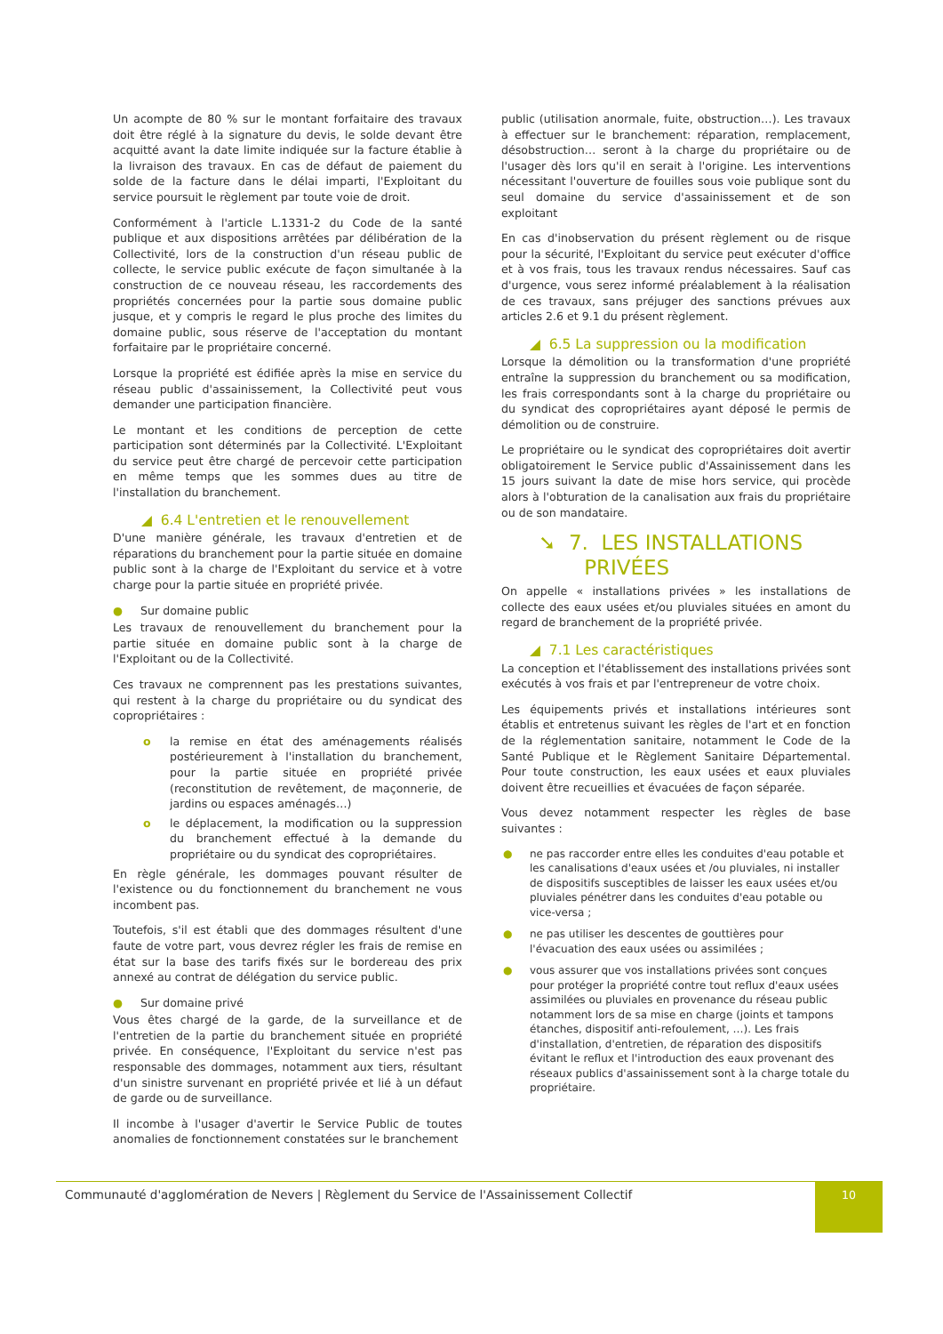Un acompte de 80 % sur le montant forfaitaire des travaux doit être réglé à la signature du devis, le solde devant être acquitté avant la date limite indiquée sur la facture établie à la livraison des travaux. En cas de défaut de paiement du solde de la facture dans le délai imparti, l'Exploitant du service poursuit le règlement par toute voie de droit.
Conformément à l'article L.1331-2 du Code de la santé publique et aux dispositions arrêtées par délibération de la Collectivité, lors de la construction d'un réseau public de collecte, le service public exécute de façon simultanée à la construction de ce nouveau réseau, les raccordements des propriétés concernées pour la partie sous domaine public jusque, et y compris le regard le plus proche des limites du domaine public, sous réserve de l'acceptation du montant forfaitaire par le propriétaire concerné.
Lorsque la propriété est édifiée après la mise en service du réseau public d'assainissement, la Collectivité peut vous demander une participation financière.
Le montant et les conditions de perception de cette participation sont déterminés par la Collectivité. L'Exploitant du service peut être chargé de percevoir cette participation en même temps que les sommes dues au titre de l'installation du branchement.
◢ 6.4 L'entretien et le renouvellement
D'une manière générale, les travaux d'entretien et de réparations du branchement pour la partie située en domaine public sont à la charge de l'Exploitant du service et à votre charge pour la partie située en propriété privée.
● Sur domaine public
Les travaux de renouvellement du branchement pour la partie située en domaine public sont à la charge de l'Exploitant ou de la Collectivité.
Ces travaux ne comprennent pas les prestations suivantes, qui restent à la charge du propriétaire ou du syndicat des copropriétaires :
o la remise en état des aménagements réalisés postérieurement à l'installation du branchement, pour la partie située en propriété privée (reconstitution de revêtement, de maçonnerie, de jardins ou espaces aménagés…)
o le déplacement, la modification ou la suppression du branchement effectué à la demande du propriétaire ou du syndicat des copropriétaires.
En règle générale, les dommages pouvant résulter de l'existence ou du fonctionnement du branchement ne vous incombent pas.
Toutefois, s'il est établi que des dommages résultent d'une faute de votre part, vous devrez régler les frais de remise en état sur la base des tarifs fixés sur le bordereau des prix annexé au contrat de délégation du service public.
● Sur domaine privé
Vous êtes chargé de la garde, de la surveillance et de l'entretien de la partie du branchement située en propriété privée. En conséquence, l'Exploitant du service n'est pas responsable des dommages, notamment aux tiers, résultant d'un sinistre survenant en propriété privée et lié à un défaut de garde ou de surveillance.
Il incombe à l'usager d'avertir le Service Public de toutes anomalies de fonctionnement constatées sur le branchement
public (utilisation anormale, fuite, obstruction…). Les travaux à effectuer sur le branchement: réparation, remplacement, désobstruction… seront à la charge du propriétaire ou de l'usager dès lors qu'il en serait à l'origine. Les interventions nécessitant l'ouverture de fouilles sous voie publique sont du seul domaine du service d'assainissement et de son exploitant
En cas d'inobservation du présent règlement ou de risque pour la sécurité, l'Exploitant du service peut exécuter d'office et à vos frais, tous les travaux rendus nécessaires. Sauf cas d'urgence, vous serez informé préalablement à la réalisation de ces travaux, sans préjuger des sanctions prévues aux articles 2.6 et 9.1 du présent règlement.
◢ 6.5 La suppression ou la modification
Lorsque la démolition ou la transformation d'une propriété entraîne la suppression du branchement ou sa modification, les frais correspondants sont à la charge du propriétaire ou du syndicat des copropriétaires ayant déposé le permis de démolition ou de construire.
Le propriétaire ou le syndicat des copropriétaires doit avertir obligatoirement le Service public d'Assainissement dans les 15 jours suivant la date de mise hors service, qui procède alors à l'obturation de la canalisation aux frais du propriétaire ou de son mandataire.
➘ 7. LES INSTALLATIONS
PRIVÉES
On appelle « installations privées » les installations de collecte des eaux usées et/ou pluviales situées en amont du regard de branchement de la propriété privée.
◢ 7.1 Les caractéristiques
La conception et l'établissement des installations privées sont exécutés à vos frais et par l'entrepreneur de votre choix.
Les équipements privés et installations intérieures sont établis et entretenus suivant les règles de l'art et en fonction de la réglementation sanitaire, notamment le Code de la Santé Publique et le Règlement Sanitaire Départemental. Pour toute construction, les eaux usées et eaux pluviales doivent être recueillies et évacuées de façon séparée.
Vous devez notamment respecter les règles de base suivantes :
● ne pas raccorder entre elles les conduites d'eau potable et les canalisations d'eaux usées et /ou pluviales, ni installer de dispositifs susceptibles de laisser les eaux usées et/ou pluviales pénétrer dans les conduites d'eau potable ou vice-versa ;
● ne pas utiliser les descentes de gouttières pour l'évacuation des eaux usées ou assimilées ;
● vous assurer que vos installations privées sont conçues pour protéger la propriété contre tout reflux d'eaux usées assimilées ou pluviales en provenance du réseau public notamment lors de sa mise en charge (joints et tampons étanches, dispositif anti-refoulement, …). Les frais d'installation, d'entretien, de réparation des dispositifs évitant le reflux et l'introduction des eaux provenant des réseaux publics d'assainissement sont à la charge totale du propriétaire.
Communauté d'agglomération de Nevers | Règlement du Service de l'Assainissement Collectif
10